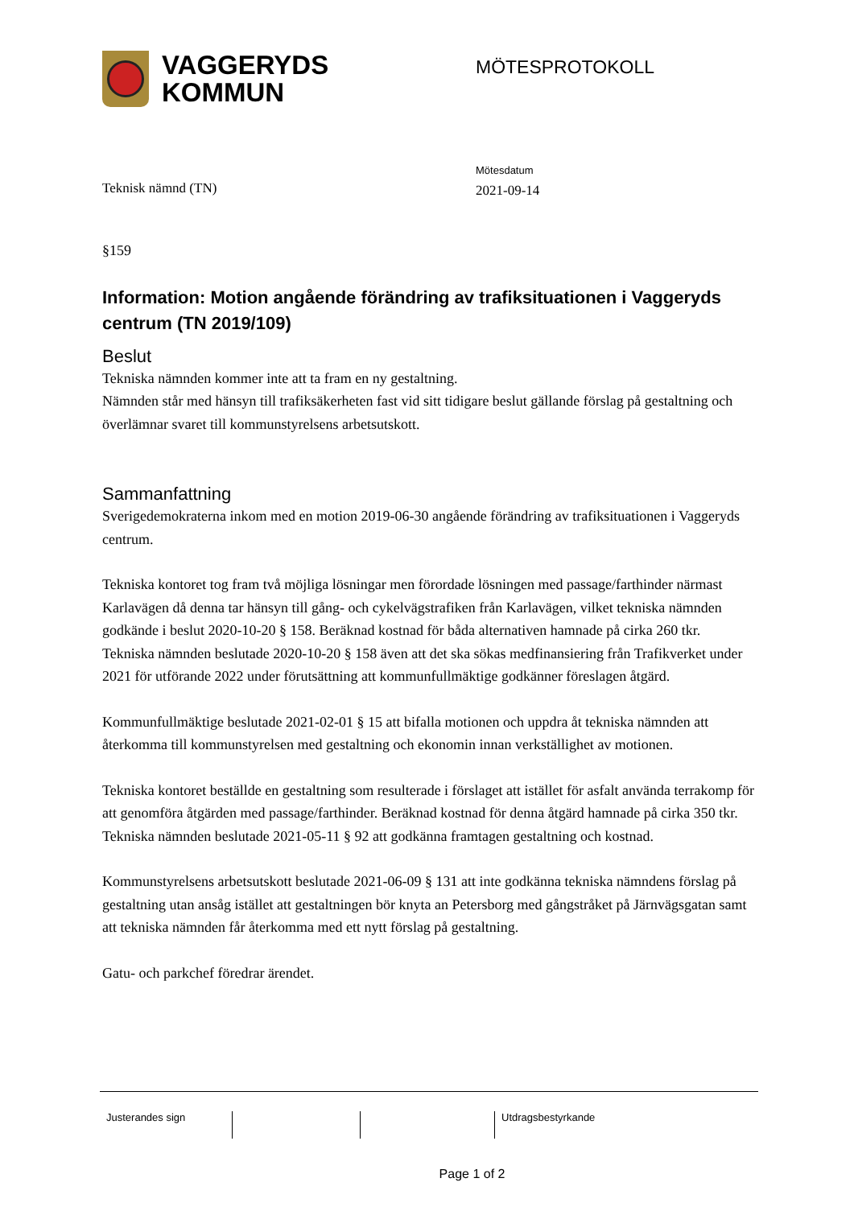VAGGERYDS
KOMMUN
MÖTESPROTOKOLL
Teknisk nämnd (TN)
Mötesdatum
2021-09-14
§159
Information: Motion angående förändring av trafiksituationen i Vaggeryds centrum (TN 2019/109)
Beslut
Tekniska nämnden kommer inte att ta fram en ny gestaltning.
Nämnden står med hänsyn till trafiksäkerheten fast vid sitt tidigare beslut gällande förslag på gestaltning och överlämnar svaret till kommunstyrelsens arbetsutskott.
Sammanfattning
Sverigedemokraterna inkom med en motion 2019-06-30 angående förändring av trafiksituationen i Vaggeryds centrum.
Tekniska kontoret tog fram två möjliga lösningar men förordade lösningen med passage/farthinder närmast Karlavägen då denna tar hänsyn till gång- och cykelvägstrafiken från Karlavägen, vilket tekniska nämnden godkände i beslut 2020-10-20 § 158. Beräknad kostnad för båda alternativen hamnade på cirka 260 tkr. Tekniska nämnden beslutade 2020-10-20 § 158 även att det ska sökas medfinansiering från Trafikverket under 2021 för utförande 2022 under förutsättning att kommunfullmäktige godkänner föreslagen åtgärd.
Kommunfullmäktige beslutade 2021-02-01 § 15 att bifalla motionen och uppdra åt tekniska nämnden att återkomma till kommunstyrelsen med gestaltning och ekonomin innan verkställighet av motionen.
Tekniska kontoret beställde en gestaltning som resulterade i förslaget att istället för asfalt använda terrakomp för att genomföra åtgärden med passage/farthinder. Beräknad kostnad för denna åtgärd hamnade på cirka 350 tkr. Tekniska nämnden beslutade 2021-05-11 § 92 att godkänna framtagen gestaltning och kostnad.
Kommunstyrelsens arbetsutskott beslutade 2021-06-09 § 131 att inte godkänna tekniska nämndens förslag på gestaltning utan ansåg istället att gestaltningen bör knyta an Petersborg med gångstråket på Järnvägsgatan samt att tekniska nämnden får återkomma med ett nytt förslag på gestaltning.
Gatu- och parkchef föredrar ärendet.
Justerandes sign Utdragsbestyrkande
Page 1 of 2